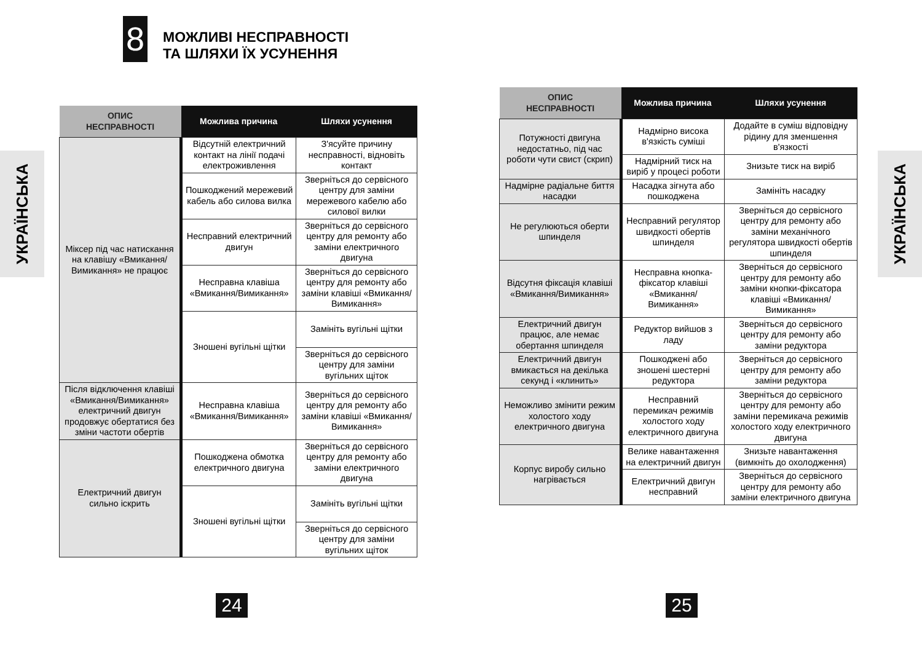8
МОЖЛИВІ НЕСПРАВНОСТІ
ТА ШЛЯХИ ЇХ УСУНЕННЯ
УКРАЇНСЬКА
| ОПИС НЕСПРАВНОСТІ | Можлива причина | Шляхи усунення |
| --- | --- | --- |
| Міксер під час натискання на клавішу «Вмикання/Вимикання» не працює | Відсутній електричний контакт на лінії подачі електроживлення | З'ясуйте причину несправності, відновіть контакт |
| | Пошкоджений мережевий кабель або силова вилка | Зверніться до сервісного центру для заміни мережевого кабелю або силової вилки |
| | Несправний електричний двигун | Зверніться до сервісного центру для ремонту або заміни електричного двигуна |
| | Несправна клавіша «Вмикання/Вимикання» | Зверніться до сервісного центру для ремонту або заміни клавіші «Вмикання/Вимикання» |
| | Зношені вугільні щітки | Замініть вугільні щітки |
| | | Зверніться до сервісного центру для заміни вугільних щіток |
| Після відключення клавіші «Вмикання/Ви­микання» електричний двигун продовжує обертатися без зміни частоти обертів | Несправна клавіша «Вмикання/Вимикання» | Зверніться до сервісного центру для ремонту або заміни клавіші «Вмикання/Вимикання» |
| Електричний двигун сильно іскрить | Пошкоджена обмотка електричного двигуна | Зверніться до сервісного центру для ремонту або заміни електричного двигуна |
| | Зношені вугільні щітки | Замініть вугільні щітки |
| | | Зверніться до сервісного центру для заміни вугільних щіток |
24
УКРАЇНСЬКА
| ОПИС НЕСПРАВНОСТІ | Можлива причина | Шляхи усунення |
| --- | --- | --- |
| Потужності двигуна недостатньо, під час роботи чути свист (скрип) | Надмірно висока в'язкість суміші | Додайте в суміш відповідну рідину для зменшення в'язкості |
| | Надмірний тиск на виріб у процесі роботи | Знизьте тиск на виріб |
| Надмірне радіальне биття насадки | Насадка зігнута або пошкоджена | Замініть насадку |
| Не регулюються оберти шпинделя | Несправний регулятор швидкості обертів шпинделя | Зверніться до сервісного центру для ремонту або заміни механічного регулятора швидкості обертів шпинделя |
| Відсутня фіксація клавіші «Вмикання/Вимикання» | Несправна кнопка-фіксатор клавіші «Вмикання/Вимикання» | Зверніться до сервісного центру для ремонту або заміни кнопки-фіксатора клавіші «Вмикання/Вимикання» |
| Електричний двигун працює, але немає обертання шпинделя | Редуктор вийшов з ладу | Зверніться до сервісного центру для ремонту або заміни редуктора |
| Електричний двигун вмикається на декілька секунд і «клинить» | Пошкоджені або зношені шестерні редуктора | Зверніться до сервісного центру для ремонту або заміни редуктора |
| Неможливо змінити режим холостого ходу електричного двигуна | Несправний перемикач режимів холостого ходу електричного двигуна | Зверніться до сервісного центру для ремонту або заміни перемикача режимів холостого ходу електричного двигуна |
| Корпус виробу сильно нагрівається | Велике навантаження на електричний двигун | Знизьте навантаження (вимкніть до охолодження) |
| | Електричний двигун несправний | Зверніться до сервісного центру для ремонту або заміни електричного двигуна |
25